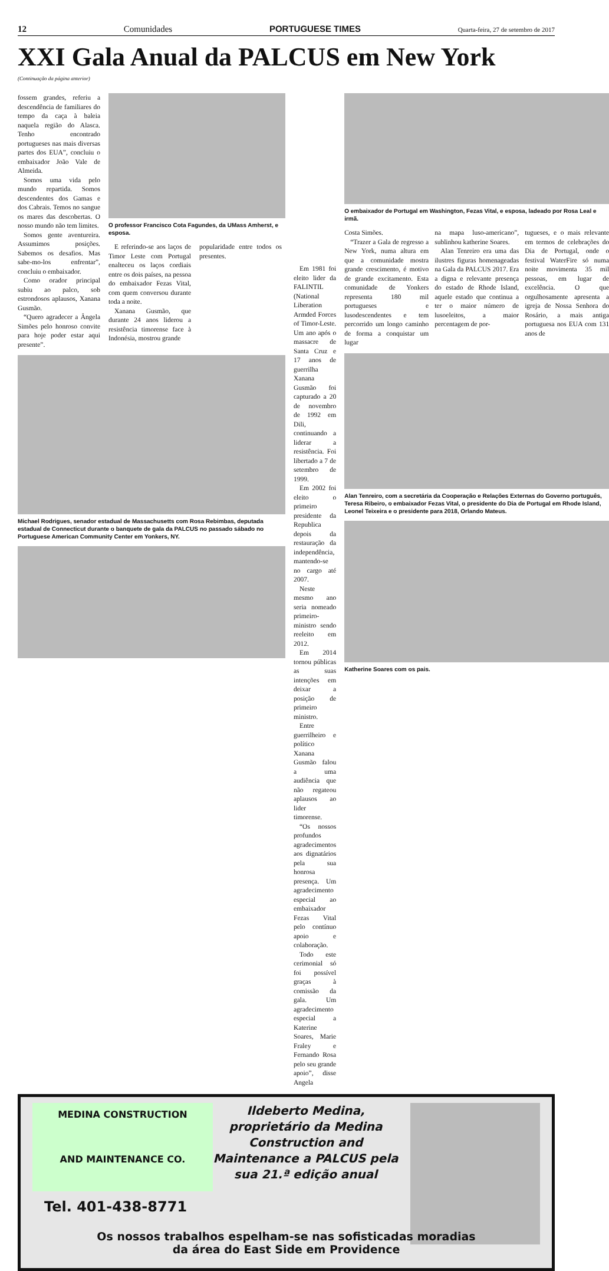12 Comunidades PORTUGUESE TIMES Quarta-feira, 27 de setembro de 2017
XXI Gala Anual da PALCUS em New York
(Continuação da página anterior)
fossem grandes, referiu a descendência de familiares do tempo da caça à baleia naquela região do Alasca. Tenho encontrado portugueses nas mais diversas partes dos EUA”, concluiu o embaixador João Vale de Almeida.
Somos uma vida pelo mundo repartida. Somos descendentes dos Gamas e dos Cabrais. Temos no sangue os mares das descobertas. O nosso mundo não tem limites.
Somos gente aventureira. Assumimos posições. Sabemos os desafios. Mas sabe-mo-los enfrentar”, concluiu o embaixador.
Como orador principal subiu ao palco, sob estrondosos aplausos, Xanana Gusmão.
“Quero agradecer a Ângela Simões pelo honroso convite para hoje poder estar aqui presente”.
O professor Francisco Cota Fagundes, da UMass Amherst, e esposa.
E referindo-se aos laços de Timor Leste com Portugal enalteceu os laços cordiais entre os dois países, na pessoa do embaixador Fezas Vital, com quem conversou durante toda a noite.
Xanana Gusmão, que durante 24 anos liderou a resistência timorense face à Indonésia, mostrou grande
popularidade entre todos os presentes.
Michael Rodrigues, senador estadual de Massachusetts com Rosa Rebimbas, deputada estadual de Connecticut durante o banquete de gala da PALCUS no passado sábado no Portuguese American Community Center em Yonkers, NY.
Em 1981 foi eleito lider da FALINTIL (National Liberation Armded Forces of Timor-Leste. Um ano após o massacre de Santa Cruz e 17 anos de guerrilha Xanana Gusmão foi capturado a 20 de novembro de 1992 em Dili, continuando a liderar a resistência. Foi libertado a 7 de setembro de 1999.
Em 2002 foi eleito o primeiro presidente da Republica depois da restauração da independência, mantendo-se no cargo até 2007.
Neste mesmo ano seria nomeado primeiro-ministro sendo reeleito em 2012.
Em 2014 tornou públicas as suas intenções em deixar a posição de primeiro ministro.
Entre guerrilheiro e político Xanana Gusmão falou a uma audiência que não regateou aplausos ao lider timorense.
“Os nossos profundos agradecimentos aos dignatários pela sua honrosa presença. Um agradecimento especial ao embaixador Fezas Vital pelo contínuo apoio e colaboração.
Todo este cerimonial só foi possível graças à comissão da gala. Um agradecimento especial a Katerine Soares, Marie Fraley e Fernando Rosa pelo seu grande apoio”, disse Angela
O embaixador de Portugal em Washington, Fezas Vital, e esposa, ladeado por Rosa Leal e irmã.
Costa Simões.
“Trazer a Gala de regresso a New York, numa altura em que a comunidade mostra grande crescimento, é motivo de grande excitamento. Esta comunidade de Yonkers representa 180 mil portugueses e lusodescendentes e tem percorrido um longo caminho de forma a conquistar um lugar
na mapa luso-americano”, sublinhou katherine Soares.
Alan Tenreiro era uma das ilustres figuras homenageadas na Gala da PALCUS 2017. Era a digna e relevante presença do estado de Rhode Island, aquele estado que continua a ter o maior número de lusoeleitos, a maior percentagem de por-
tugueses, e o mais relevante em termos de celebrações do Dia de Portugal, onde o festival WaterFire só numa noite movimenta 35 mil pessoas, em lugar de excelência. O que orgulhosamente apresenta a igreja de Nossa Senhora do Rosário, a mais antiga portuguesa nos EUA com 131 anos de
Alan Tenreiro, com a secretária da Cooperação e Relações Externas do Governo português, Teresa Ribeiro, o embaixador Fezas Vital, o presidente do Dia de Portugal em Rhode Island, Leonel Teixeira e o presidente para 2018, Orlando Mateus.
Katherine Soares com os pais.
MEDINA CONSTRUCTION
AND MAINTENANCE CO.
Tel. 401-438-8771
Ildeberto Medina, proprietário da Medina Construction and Maintenance a PALCUS pela sua 21.ª edição anual
Os nossos trabalhos espelham-se nas sofisticadas moradias
da área do East Side em Providence